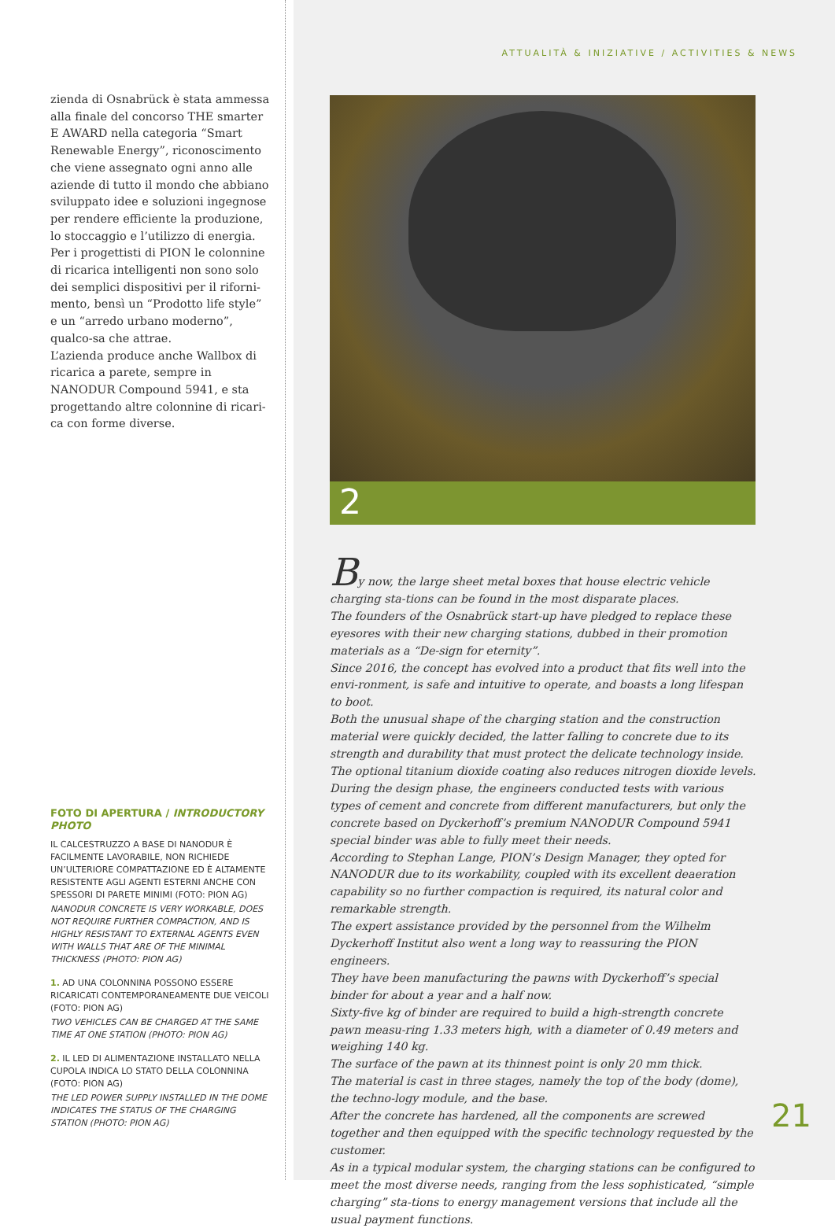zienda di Osnabrück è stata ammessa alla finale del concorso THE smarter E AWARD nella categoria “Smart Renewable Energy”, riconoscimento che viene assegnato ogni anno alle aziende di tutto il mondo che abbiano sviluppato idee e soluzioni ingegnose per rendere efficiente la produzione, lo stoccaggio e l’utilizzo di energia. Per i progettisti di PION le colonnine di ricarica intelligenti non sono solo dei semplici dispositivi per il riforni-mento, bensì un “Prodotto life style” e un “arredo urbano moderno”, qualco-sa che attrae.
L’azienda produce anche Wallbox di ricarica a parete, sempre in NANODUR Compound 5941, e sta progettando altre colonnine di ricari-ca con forme diverse.
FOTO DI APERTURA / INTRODUCTORY PHOTO
IL CALCESTRUZZO A BASE DI NANODUR È FACILMENTE LAVORABILE, NON RICHIEDE UN’ULTERIORE COMPATTAZIONE ED È ALTAMENTE RESISTENTE AGLI AGENTI ESTERNI ANCHE CON SPESSORI DI PARETE MINIMI (FOTO: PION AG)
NANODUR CONCRETE IS VERY WORKABLE, DOES NOT REQUIRE FURTHER COMPACTION, AND IS HIGHLY RESISTANT TO EXTERNAL AGENTS EVEN WITH WALLS THAT ARE OF THE MINIMAL THICKNESS (PHOTO: PION AG)
1. AD UNA COLONNINA POSSONO ESSERE RICARICATI CONTEMPORANEAMENTE DUE VEICOLI (FOTO: PION AG)
TWO VEHICLES CAN BE CHARGED AT THE SAME TIME AT ONE STATION (PHOTO: PION AG)
2. IL LED DI ALIMENTAZIONE INSTALLATO NELLA CUPOLA INDICA LO STATO DELLA COLONNINA (FOTO: PION AG)
THE LED POWER SUPPLY INSTALLED IN THE DOME INDICATES THE STATUS OF THE CHARGING STATION (PHOTO: PION AG)
ATTUALITÀ & INIZIATIVE / ACTIVITIES & NEWS
2
By now, the large sheet metal boxes that house electric vehicle charging sta-tions can be found in the most disparate places.
The founders of the Osnabrück start-up have pledged to replace these eyesores with their new charging stations, dubbed in their promotion materials as a “De-sign for eternity”.
Since 2016, the concept has evolved into a product that fits well into the envi-ronment, is safe and intuitive to operate, and boasts a long lifespan to boot.
Both the unusual shape of the charging station and the construction material were quickly decided, the latter falling to concrete due to its strength and durability that must protect the delicate technology inside.
The optional titanium dioxide coating also reduces nitrogen dioxide levels.
During the design phase, the engineers conducted tests with various types of cement and concrete from different manufacturers, but only the concrete based on Dyckerhoff’s premium NANODUR Compound 5941 special binder was able to fully meet their needs.
According to Stephan Lange, PION’s Design Manager, they opted for NANODUR due to its workability, coupled with its excellent deaeration capability so no further compaction is required, its natural color and remarkable strength.
The expert assistance provided by the personnel from the Wilhelm Dyckerhoff Institut also went a long way to reassuring the PION engineers.
They have been manufacturing the pawns with Dyckerhoff’s special binder for about a year and a half now.
Sixty-five kg of binder are required to build a high-strength concrete pawn measu-ring 1.33 meters high, with a diameter of 0.49 meters and weighing 140 kg.
The surface of the pawn at its thinnest point is only 20 mm thick.
The material is cast in three stages, namely the top of the body (dome), the techno-logy module, and the base.
After the concrete has hardened, all the components are screwed together and then equipped with the specific technology requested by the customer.
As in a typical modular system, the charging stations can be configured to meet the most diverse needs, ranging from the less sophisticated, “simple charging” sta-tions to energy management versions that include all the usual payment functions.
21